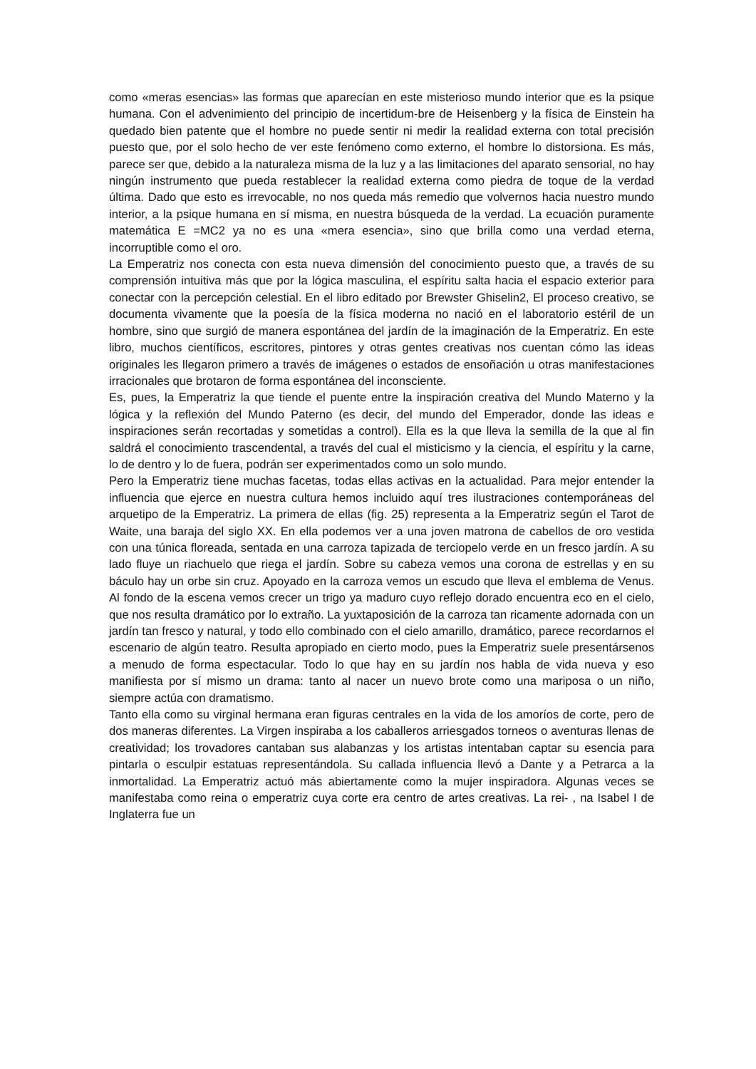como «meras esencias» las formas que aparecían en este misterioso mundo interior que es la psique humana. Con el advenimiento del principio de incertidum-bre de Heisenberg y la física de Einstein ha quedado bien patente que el hombre no puede sentir ni medir la realidad externa con total precisión puesto que, por el solo hecho de ver este fenómeno como externo, el hombre lo distorsiona. Es más, parece ser que, debido a la naturaleza misma de la luz y a las limitaciones del aparato sensorial, no hay ningún instrumento que pueda restablecer la realidad externa como piedra de toque de la verdad última. Dado que esto es irrevocable, no nos queda más remedio que volvernos hacia nuestro mundo interior, a la psique humana en sí misma, en nuestra búsqueda de la verdad. La ecuación puramente matemática E =MC2 ya no es una «mera esencia», sino que brilla como una verdad eterna, incorruptible como el oro.
La Emperatriz nos conecta con esta nueva dimensión del conocimiento puesto que, a través de su comprensión intuitiva más que por la lógica masculina, el espíritu salta hacia el espacio exterior para conectar con la percepción celestial. En el libro editado por Brewster Ghiselin2, El proceso creativo, se documenta vivamente que la poesía de la física moderna no nació en el laboratorio estéril de un hombre, sino que surgió de manera espontánea del jardín de la imaginación de la Emperatriz. En este libro, muchos científicos, escritores, pintores y otras gentes creativas nos cuentan cómo las ideas originales les llegaron primero a través de imágenes o estados de ensoñación u otras manifestaciones irracionales que brotaron de forma espontánea del inconsciente.
Es, pues, la Emperatriz la que tiende el puente entre la inspiración creativa del Mundo Materno y la lógica y la reflexión del Mundo Paterno (es decir, del mundo del Emperador, donde las ideas e inspiraciones serán recortadas y sometidas a control). Ella es la que lleva la semilla de la que al fin saldrá el conocimiento trascendental, a través del cual el misticismo y la ciencia, el espíritu y la carne, lo de dentro y lo de fuera, podrán ser experimentados como un solo mundo.
Pero la Emperatriz tiene muchas facetas, todas ellas activas en la actualidad. Para mejor entender la influencia que ejerce en nuestra cultura hemos incluido aquí tres ilustraciones contemporáneas del arquetipo de la Emperatriz. La primera de ellas (fig. 25) representa a la Emperatriz según el Tarot de Waite, una baraja del siglo XX. En ella podemos ver a una joven matrona de cabellos de oro vestida con una túnica floreada, sentada en una carroza tapizada de terciopelo verde en un fresco jardín. A su lado fluye un riachuelo que riega el jardín. Sobre su cabeza vemos una corona de estrellas y en su báculo hay un orbe sin cruz. Apoyado en la carroza vemos un escudo que lleva el emblema de Venus. Al fondo de la escena vemos crecer un trigo ya maduro cuyo reflejo dorado encuentra eco en el cielo, que nos resulta dramático por lo extraño. La yuxtaposición de la carroza tan ricamente adornada con un jardín tan fresco y natural, y todo ello combinado con el cielo amarillo, dramático, parece recordarnos el escenario de algún teatro. Resulta apropiado en cierto modo, pues la Emperatriz suele presentársenos a menudo de forma espectacular. Todo lo que hay en su jardín nos habla de vida nueva y eso manifiesta por sí mismo un drama: tanto al nacer un nuevo brote como una mariposa o un niño, siempre actúa con dramatismo.
Tanto ella como su virginal hermana eran figuras centrales en la vida de los amoríos de corte, pero de dos maneras diferentes. La Virgen inspiraba a los caballeros arriesgados torneos o aventuras llenas de creatividad; los trovadores cantaban sus alabanzas y los artistas intentaban captar su esencia para pintarla o esculpir estatuas representándola. Su callada influencia llevó a Dante y a Petrarca a la inmortalidad. La Emperatriz actuó más abiertamente como la mujer inspiradora. Algunas veces se manifestaba como reina o emperatriz cuya corte era centro de artes creativas. La rei- , na Isabel I de Inglaterra fue un